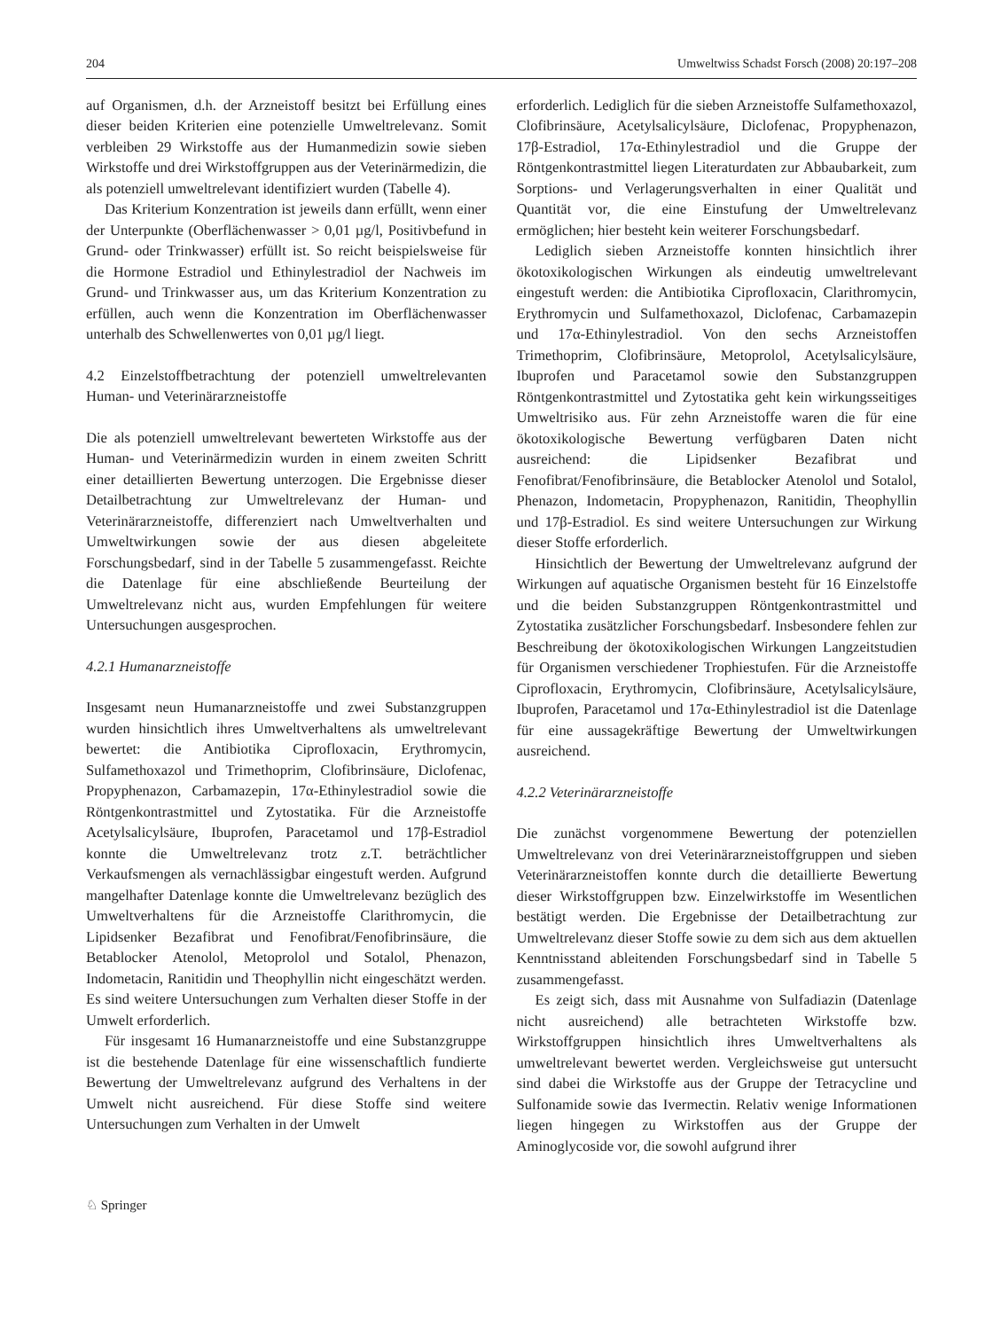204 Umweltwiss Schadst Forsch (2008) 20:197–208
auf Organismen, d.h. der Arzneistoff besitzt bei Erfüllung eines dieser beiden Kriterien eine potenzielle Umweltrelevanz. Somit verbleiben 29 Wirkstoffe aus der Humanmedizin sowie sieben Wirkstoffe und drei Wirkstoffgruppen aus der Veterinärmedizin, die als potenziell umweltrelevant identifiziert wurden (Tabelle 4).
Das Kriterium Konzentration ist jeweils dann erfüllt, wenn einer der Unterpunkte (Oberflächenwasser > 0,01 µg/l, Positivbefund in Grund- oder Trinkwasser) erfüllt ist. So reicht beispielsweise für die Hormone Estradiol und Ethinylestradiol der Nachweis im Grund- und Trinkwasser aus, um das Kriterium Konzentration zu erfüllen, auch wenn die Konzentration im Oberflächenwasser unterhalb des Schwellenwertes von 0,01 µg/l liegt.
4.2 Einzelstoffbetrachtung der potenziell umweltrelevanten Human- und Veterinärarzneistoffe
Die als potenziell umweltrelevant bewerteten Wirkstoffe aus der Human- und Veterinärmedizin wurden in einem zweiten Schritt einer detaillierten Bewertung unterzogen. Die Ergebnisse dieser Detailbetrachtung zur Umweltrelevanz der Human- und Veterinärarzneistoffe, differenziert nach Umweltverhalten und Umweltwirkungen sowie der aus diesen abgeleitete Forschungsbedarf, sind in der Tabelle 5 zusammengefasst. Reichte die Datenlage für eine abschließende Beurteilung der Umweltrelevanz nicht aus, wurden Empfehlungen für weitere Untersuchungen ausgesprochen.
4.2.1 Humanarzneistoffe
Insgesamt neun Humanarzneistoffe und zwei Substanzgruppen wurden hinsichtlich ihres Umweltverhaltens als umweltrelevant bewertet: die Antibiotika Ciprofloxacin, Erythromycin, Sulfamethoxazol und Trimethoprim, Clofibrinsäure, Diclofenac, Propyphenazon, Carbamazepin, 17α-Ethinylestradiol sowie die Röntgenkontrastmittel und Zytostatika. Für die Arzneistoffe Acetylsalicylsäure, Ibuprofen, Paracetamol und 17β-Estradiol konnte die Umweltrelevanz trotz z.T. beträchtlicher Verkaufsmengen als vernachlässigbar eingestuft werden. Aufgrund mangelhafter Datenlage konnte die Umweltrelevanz bezüglich des Umweltverhaltens für die Arzneistoffe Clarithromycin, die Lipidsenker Bezafibrat und Fenofibrat/Fenofibrinsäure, die Betablocker Atenolol, Metoprolol und Sotalol, Phenazon, Indometacin, Ranitidin und Theophyllin nicht eingeschätzt werden. Es sind weitere Untersuchungen zum Verhalten dieser Stoffe in der Umwelt erforderlich.
Für insgesamt 16 Humanarzneistoffe und eine Substanzgruppe ist die bestehende Datenlage für eine wissenschaftlich fundierte Bewertung der Umweltrelevanz aufgrund des Verhaltens in der Umwelt nicht ausreichend. Für diese Stoffe sind weitere Untersuchungen zum Verhalten in der Umwelt
erforderlich. Lediglich für die sieben Arzneistoffe Sulfamethoxazol, Clofibrinsäure, Acetylsalicylsäure, Diclofenac, Propyphenazon, 17β-Estradiol, 17α-Ethinylestradiol und die Gruppe der Röntgenkontrastmittel liegen Literaturdaten zur Abbaubarkeit, zum Sorptions- und Verlagerungsverhalten in einer Qualität und Quantität vor, die eine Einstufung der Umweltrelevanz ermöglichen; hier besteht kein weiterer Forschungsbedarf.
Lediglich sieben Arzneistoffe konnten hinsichtlich ihrer ökotoxikologischen Wirkungen als eindeutig umweltrelevant eingestuft werden: die Antibiotika Ciprofloxacin, Clarithromycin, Erythromycin und Sulfamethoxazol, Diclofenac, Carbamazepin und 17α-Ethinylestradiol. Von den sechs Arzneistoffen Trimethoprim, Clofibrinsäure, Metoprolol, Acetylsalicylsäure, Ibuprofen und Paracetamol sowie den Substanzgruppen Röntgenkontrastmittel und Zytostatika geht kein wirkungsseitiges Umweltrisiko aus. Für zehn Arzneistoffe waren die für eine ökotoxikologische Bewertung verfügbaren Daten nicht ausreichend: die Lipidsenker Bezafibrat und Fenofibrat/Fenofibrinsäure, die Betablocker Atenolol und Sotalol, Phenazon, Indometacin, Propyphenazon, Ranitidin, Theophyllin und 17β-Estradiol. Es sind weitere Untersuchungen zur Wirkung dieser Stoffe erforderlich.
Hinsichtlich der Bewertung der Umweltrelevanz aufgrund der Wirkungen auf aquatische Organismen besteht für 16 Einzelstoffe und die beiden Substanzgruppen Röntgenkontrastmittel und Zytostatika zusätzlicher Forschungsbedarf. Insbesondere fehlen zur Beschreibung der ökotoxikologischen Wirkungen Langzeitstudien für Organismen verschiedener Trophiestufen. Für die Arzneistoffe Ciprofloxacin, Erythromycin, Clofibrinsäure, Acetylsalicylsäure, Ibuprofen, Paracetamol und 17α-Ethinylestradiol ist die Datenlage für eine aussagekräftige Bewertung der Umweltwirkungen ausreichend.
4.2.2 Veterinärarzneistoffe
Die zunächst vorgenommene Bewertung der potenziellen Umweltrelevanz von drei Veterinärarzneistoffgruppen und sieben Veterinärarzneistoffen konnte durch die detaillierte Bewertung dieser Wirkstoffgruppen bzw. Einzelwirkstoffe im Wesentlichen bestätigt werden. Die Ergebnisse der Detailbetrachtung zur Umweltrelevanz dieser Stoffe sowie zu dem sich aus dem aktuellen Kenntnisstand ableitenden Forschungsbedarf sind in Tabelle 5 zusammengefasst.
Es zeigt sich, dass mit Ausnahme von Sulfadiazin (Datenlage nicht ausreichend) alle betrachteten Wirkstoffe bzw. Wirkstoffgruppen hinsichtlich ihres Umweltverhaltens als umweltrelevant bewertet werden. Vergleichsweise gut untersucht sind dabei die Wirkstoffe aus der Gruppe der Tetracycline und Sulfonamide sowie das Ivermectin. Relativ wenige Informationen liegen hingegen zu Wirkstoffen aus der Gruppe der Aminoglycoside vor, die sowohl aufgrund ihrer
♘ Springer